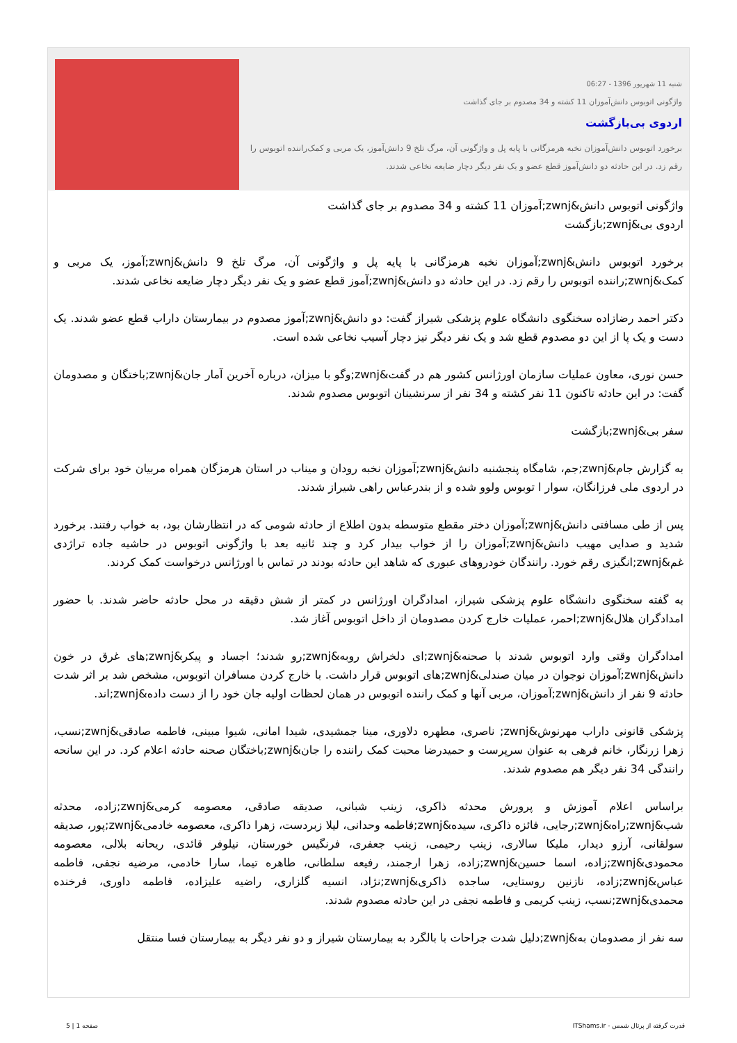شنبه 11 شهریور 1396 - 06:27
واژگونی اتوبوس دانش‌آموزان 11 کشته و 34 مصدوم بر جای گذاشت
اردوی بی‌بازگشت
برخورد اتوبوس دانش‌آموزان نخبه هرمزگانی با پایه پل و واژگونی آن، مرگ تلخ 9 دانش‌آموز، یک مربی و کمک‌راننده اتوبوس را رقم زد. در این حادثه دو دانش‌آموز قطع عضو و یک نفر دیگر دچار ضایعه نخاعی شدند.
واژگونی اتوبوس دانش&zwnj;آموزان 11 کشته و 34 مصدوم بر جای گذاشت
اردوی بی&zwnj;بازگشت
برخورد اتوبوس دانش&zwnj;آموزان نخبه هرمزگانی با پایه پل و واژگونی آن، مرگ تلخ 9 دانش&zwnj;آموز، یک مربی و کمک&zwnj;راننده اتوبوس را رقم زد. در این حادثه دو دانش&zwnj;آموز قطع عضو و یک نفر دیگر دچار ضایعه نخاعی شدند.
دکتر احمد رضازاده سخنگوی دانشگاه علوم پزشکی شیراز گفت: دو دانش&zwnj;آموز مصدوم در بیمارستان داراب قطع عضو شدند. یک دست و یک پا از این دو مصدوم قطع شد و یک نفر دیگر نیز دچار آسیب نخاعی شده است.
حسن نوری، معاون عملیات سازمان اورژانس کشور هم در گفت&zwnj;وگو با میزان، درباره آخرین آمار جان&zwnj;باختگان و مصدومان گفت: در این حادثه تاکنون 11 نفر کشته و 34 نفر از سرنشینان اتوبوس مصدوم شدند.
سفر بی&zwnj;بازگشت
به گزارش جام&zwnj;جم، شامگاه پنجشنبه دانش&zwnj;آموزان نخبه رودان و میناب در استان هرمزگان همراه مربیان خود برای شرکت در اردوی ملی فرزانگان، سوار ا توبوس ولوو شده و از بندرعباس راهی شیراز شدند.
پس از طی مسافتی دانش&zwnj;آموزان دختر مقطع متوسطه بدون اطلاع از حادثه شومی که در انتظارشان بود، به خواب رفتند. برخورد شدید و صدایی مهیب دانش&zwnj;آموزان را از خواب بیدار کرد و چند ثانیه بعد با واژگونی اتوبوس در حاشیه جاده تراژدی غم&zwnj;انگیزی رقم خورد. رانندگان خودروهای عبوری که شاهد این حادثه بودند در تماس با اورژانس درخواست کمک کردند.
به گفته سخنگوی دانشگاه علوم پزشکی شیراز، امدادگران اورژانس در کمتر از شش دقیقه در محل حادثه حاضر شدند. با حضور امدادگران هلال&zwnj;احمر، عملیات خارج کردن مصدومان از داخل اتوبوس آغاز شد.
امدادگران وقتی وارد اتوبوس شدند با صحنه&zwnj;ای دلخراش روبه&zwnj;رو شدند؛ اجساد و پیکر&zwnj;های غرق در خون دانش&zwnj;آموزان نوجوان در میان صندلی&zwnj;های اتوبوس قرار داشت. با خارج کردن مسافران اتوبوس، مشخص شد بر اثر شدت حادثه 9 نفر از دانش&zwnj;آموزان، مربی آنها و کمک راننده اتوبوس در همان لحظات اولیه جان خود را از دست داده&zwnj;اند.
پزشکی قانونی داراب مهرنوش&zwnj; ناصری، مطهره دلاوری، مینا جمشیدی، شیدا امانی، شیوا مبینی، فاطمه صادقی&zwnj;نسب، زهرا زرنگار، خانم فرهی به عنوان سرپرست و حمیدرضا محبت کمک راننده را جان&zwnj;باختگان صحنه حادثه اعلام کرد. در این سانحه رانندگی 34 نفر دیگر هم مصدوم شدند.
براساس اعلام آموزش و پرورش محدثه ذاکری، زینب شبانی، صدیقه صادقی، معصومه کرمی&zwnj;زاده، محدثه شب&zwnj;راه&zwnj;رجایی، فائزه ذاکری، سیده&zwnj;فاطمه وحدانی، لیلا زبردست، زهرا ذاکری، معصومه خادمی&zwnj;پور، صدیقه سولقانی، آرزو دیدار، ملیکا سالاری، زینب رحیمی، زینب جعفری، فرنگیس خورستان، نیلوفر قائدی، ریحانه بلالی، معصومه محمودی&zwnj;زاده، اسما حسین&zwnj;زاده، زهرا ارجمند، رفیعه سلطانی، طاهره تیما، سارا خادمی، مرضیه نجفی، فاطمه عباس&zwnj;زاده، نازنین روستایی، ساجده ذاکری&zwnj;نژاد، انسیه گلزاری، راضیه علیزاده، فاطمه داوری، فرخنده محمدی&zwnj;نسب، زینب کریمی و فاطمه نجفی در این حادثه مصدوم شدند.
سه نفر از مصدومان به&zwnj;دلیل شدت جراحات با بالگرد به بیمارستان شیراز و دو نفر دیگر به بیمارستان فسا منتقل
قدرت گرفته از پرتال شمس - ITShams.ir صفحه 1 | 5